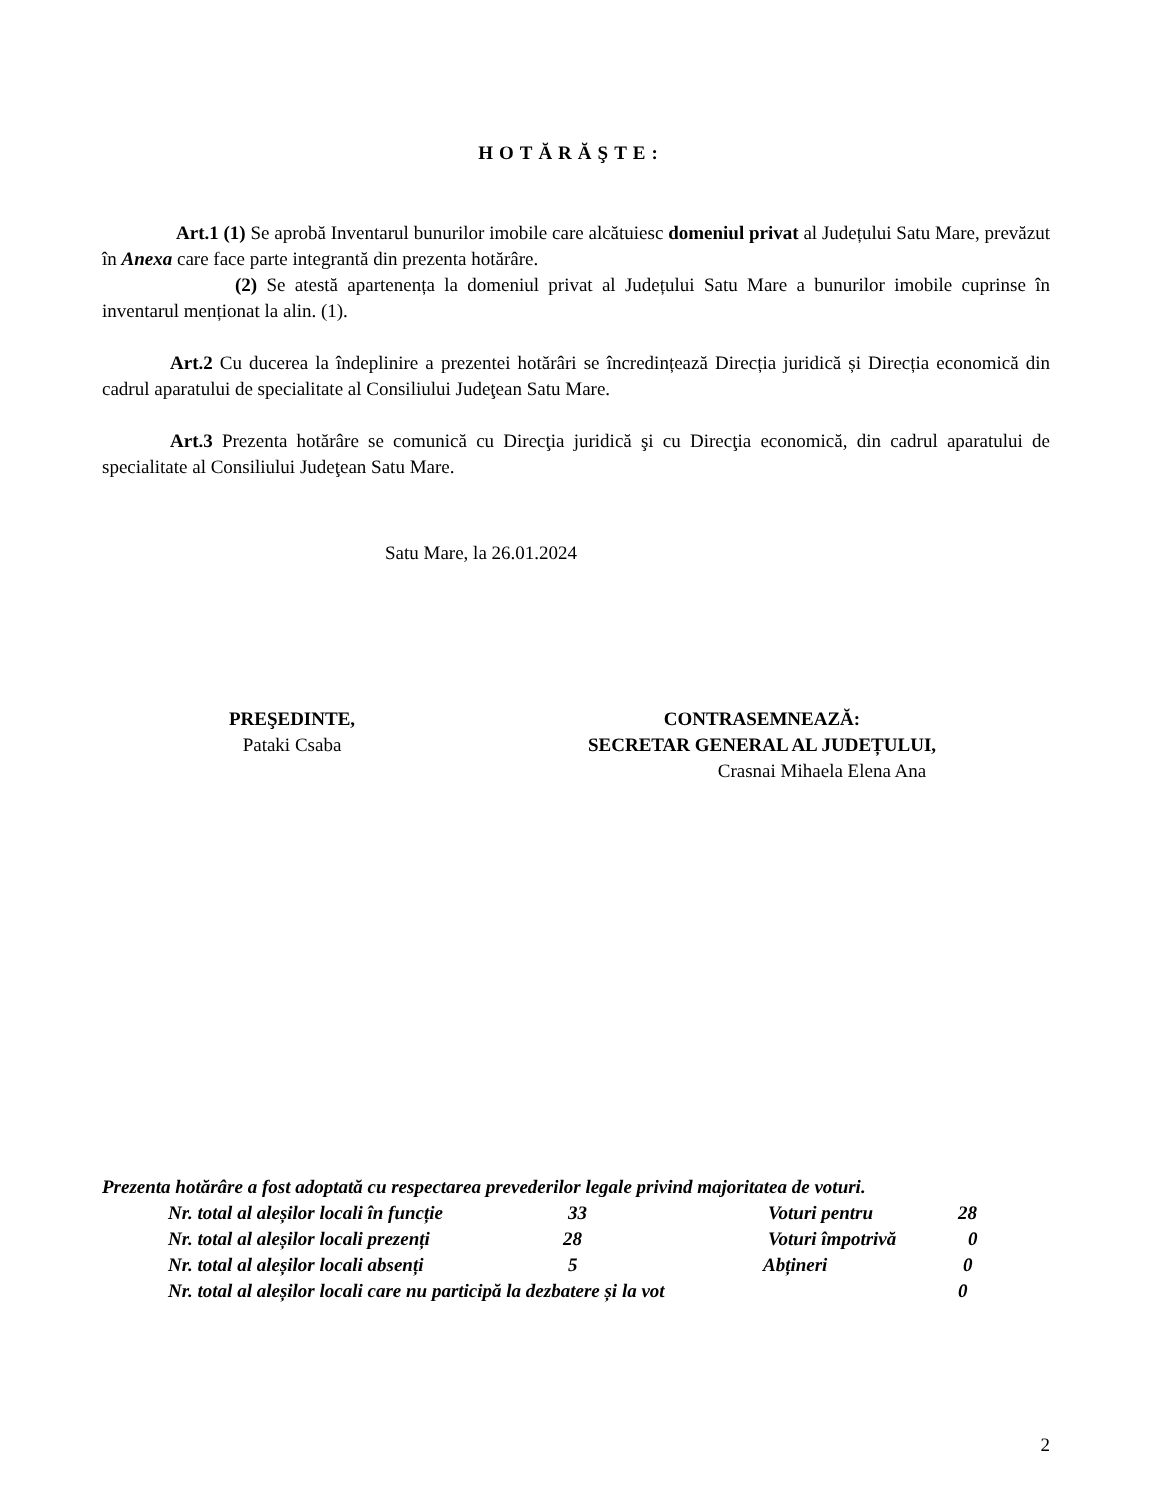HOTĂRĂŞTE:
Art.1 (1) Se aprobă Inventarul bunurilor imobile care alcătuiesc domeniul privat al Județului Satu Mare, prevăzut în Anexa care face parte integrantă din prezenta hotărâre.
(2) Se atestă apartenența la domeniul privat al Județului Satu Mare a bunurilor imobile cuprinse în inventarul menționat la alin. (1).
Art.2 Cu ducerea la îndeplinire a prezentei hotărâri se încredințează Direcția juridică și Direcția economică din cadrul aparatului de specialitate al Consiliului Judeţean Satu Mare.
Art.3 Prezenta hotărâre se comunică cu Direcţia juridică şi cu Direcţia economică, din cadrul aparatului de specialitate al Consiliului Judeţean Satu Mare.
Satu Mare, la 26.01.2024
PREŞEDINTE,
Pataki Csaba
CONTRASEMNEAZĂ:
SECRETAR GENERAL AL JUDEȚULUI,
Crasnai Mihaela Elena Ana
Prezenta hotărâre a fost adoptată cu respectarea prevederilor legale privind majoritatea de voturi.
Nr. total al aleșilor locali în funcție 33 Voturi pentru 28
Nr. total al aleșilor locali prezenți 28 Voturi împotrivă 0
Nr. total al aleșilor locali absenți 5 Abțineri 0
Nr. total al aleșilor locali care nu participă la dezbatere și la vot 0
2